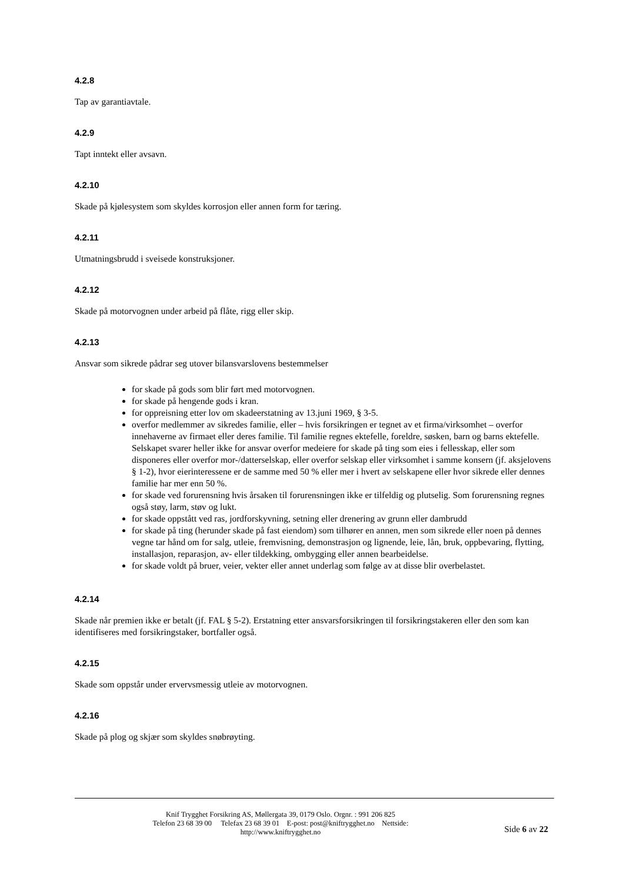4.2.8
Tap av garantiavtale.
4.2.9
Tapt inntekt eller avsavn.
4.2.10
Skade på kjølesystem som skyldes korrosjon eller annen form for tæring.
4.2.11
Utmatningsbrudd i sveisede konstruksjoner.
4.2.12
Skade på motorvognen under arbeid på flåte, rigg eller skip.
4.2.13
Ansvar som sikrede pådrar seg utover bilansvarslovens bestemmelser
for skade på gods som blir ført med motorvognen.
for skade på hengende gods i kran.
for oppreisning etter lov om skadeerstatning av 13.juni 1969, § 3-5.
overfor medlemmer av sikredes familie, eller – hvis forsikringen er tegnet av et firma/virksomhet – overfor innehaverne av firmaet eller deres familie. Til familie regnes ektefelle, foreldre, søsken, barn og barns ektefelle. Selskapet svarer heller ikke for ansvar overfor medeiere for skade på ting som eies i fellesskap, eller som disponeres eller overfor mor-/datterselskap, eller overfor selskap eller virksomhet i samme konsern (jf. aksjelovens § 1-2), hvor eierinteressene er de samme med 50 % eller mer i hvert av selskapene eller hvor sikrede eller dennes familie har mer enn 50 %.
for skade ved forurensning hvis årsaken til forurensningen ikke er tilfeldig og plutselig. Som forurensning regnes også støy, larm, støv og lukt.
for skade oppstått ved ras, jordforskyvning, setning eller drenering av grunn eller dambrudd
for skade på ting (herunder skade på fast eiendom) som tilhører en annen, men som sikrede eller noen på dennes vegne tar hånd om for salg, utleie, fremvisning, demonstrasjon og lignende, leie, lån, bruk, oppbevaring, flytting, installasjon, reparasjon, av- eller tildekking, ombygging eller annen bearbeidelse.
for skade voldt på bruer, veier, vekter eller annet underlag som følge av at disse blir overbelastet.
4.2.14
Skade når premien ikke er betalt (jf. FAL § 5-2). Erstatning etter ansvarsforsikringen til forsikringstakeren eller den som kan identifiseres med forsikringstaker, bortfaller også.
4.2.15
Skade som oppstår under ervervsmessig utleie av motorvognen.
4.2.16
Skade på plog og skjær som skyldes snøbrøyting.
Knif Trygghet Forsikring AS, Møllergata 39, 0179 Oslo. Orgnr. : 991 206 825
Telefon 23 68 39 00 Telefax 23 68 39 01 E-post: post@kniftrygghet.no Nettside:
http://www.kniftrygghet.no
Side 6 av 22